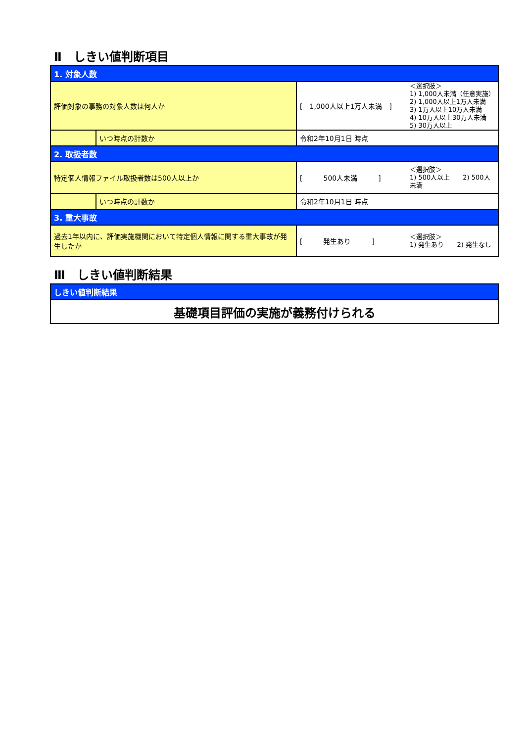Ⅱ　しきい値判断項目
| 1. 対象人数 | | | |
| 評価対象の事務の対象人数は何人か | | [ 1,000人以上1万人未満 ] | ＜選択肢＞ 1) 1,000人未満（任意実施） 2) 1,000人以上1万人未満 3) 1万人以上10万人未満 4) 10万人以上30万人未満 5) 30万人以上 |
| | いつ時点の計数か | 令和2年10月1日 時点 | |
| 2. 取扱者数 | | | |
| 特定個人情報ファイル取扱者数は500人以上か | | [ 500人未満 ] | ＜選択肢＞ 1) 500人以上 2) 500人未満 |
| | いつ時点の計数か | 令和2年10月1日 時点 | |
| 3. 重大事故 | | | |
| 過去1年以内に、評価実施機関において特定個人情報に関する重大事故が発生したか | | [ 発生あり ] | ＜選択肢＞ 1) 発生あり 2) 発生なし |
Ⅲ　しきい値判断結果
| しきい値判断結果 |
| 基礎項目評価の実施が義務付けられる |